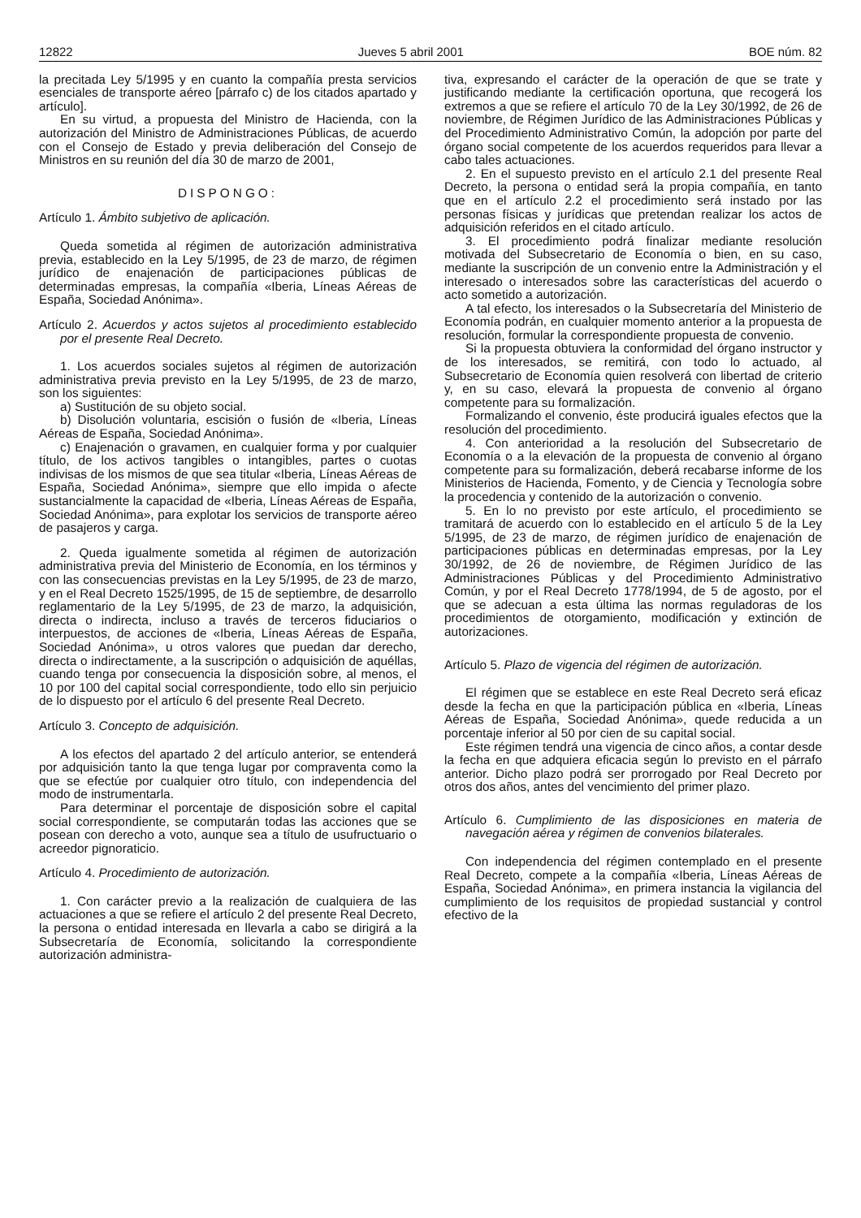12822 Jueves 5 abril 2001 BOE núm. 82
la precitada Ley 5/1995 y en cuanto la compañía presta servicios esenciales de transporte aéreo [párrafo c) de los citados apartado y artículo].
En su virtud, a propuesta del Ministro de Hacienda, con la autorización del Ministro de Administraciones Públicas, de acuerdo con el Consejo de Estado y previa deliberación del Consejo de Ministros en su reunión del día 30 de marzo de 2001,
DISPONGO:
Artículo 1. Ámbito subjetivo de aplicación.
Queda sometida al régimen de autorización administrativa previa, establecido en la Ley 5/1995, de 23 de marzo, de régimen jurídico de enajenación de participaciones públicas de determinadas empresas, la compañía «Iberia, Líneas Aéreas de España, Sociedad Anónima».
Artículo 2. Acuerdos y actos sujetos al procedimiento establecido por el presente Real Decreto.
1. Los acuerdos sociales sujetos al régimen de autorización administrativa previa previsto en la Ley 5/1995, de 23 de marzo, son los siguientes:
a) Sustitución de su objeto social.
b) Disolución voluntaria, escisión o fusión de «Iberia, Líneas Aéreas de España, Sociedad Anónima».
c) Enajenación o gravamen, en cualquier forma y por cualquier título, de los activos tangibles o intangibles, partes o cuotas indivisas de los mismos de que sea titular «Iberia, Líneas Aéreas de España, Sociedad Anónima», siempre que ello impida o afecte sustancialmente la capacidad de «Iberia, Líneas Aéreas de España, Sociedad Anónima», para explotar los servicios de transporte aéreo de pasajeros y carga.
2. Queda igualmente sometida al régimen de autorización administrativa previa del Ministerio de Economía, en los términos y con las consecuencias previstas en la Ley 5/1995, de 23 de marzo, y en el Real Decreto 1525/1995, de 15 de septiembre, de desarrollo reglamentario de la Ley 5/1995, de 23 de marzo, la adquisición, directa o indirecta, incluso a través de terceros fiduciarios o interpuestos, de acciones de «Iberia, Líneas Aéreas de España, Sociedad Anónima», u otros valores que puedan dar derecho, directa o indirectamente, a la suscripción o adquisición de aquéllas, cuando tenga por consecuencia la disposición sobre, al menos, el 10 por 100 del capital social correspondiente, todo ello sin perjuicio de lo dispuesto por el artículo 6 del presente Real Decreto.
Artículo 3. Concepto de adquisición.
A los efectos del apartado 2 del artículo anterior, se entenderá por adquisición tanto la que tenga lugar por compraventa como la que se efectúe por cualquier otro título, con independencia del modo de instrumentarla.
Para determinar el porcentaje de disposición sobre el capital social correspondiente, se computarán todas las acciones que se posean con derecho a voto, aunque sea a título de usufructuario o acreedor pignoraticio.
Artículo 4. Procedimiento de autorización.
1. Con carácter previo a la realización de cualquiera de las actuaciones a que se refiere el artículo 2 del presente Real Decreto, la persona o entidad interesada en llevarla a cabo se dirigirá a la Subsecretaría de Economía, solicitando la correspondiente autorización administra-
tiva, expresando el carácter de la operación de que se trate y justificando mediante la certificación oportuna, que recogerá los extremos a que se refiere el artículo 70 de la Ley 30/1992, de 26 de noviembre, de Régimen Jurídico de las Administraciones Públicas y del Procedimiento Administrativo Común, la adopción por parte del órgano social competente de los acuerdos requeridos para llevar a cabo tales actuaciones.
2. En el supuesto previsto en el artículo 2.1 del presente Real Decreto, la persona o entidad será la propia compañía, en tanto que en el artículo 2.2 el procedimiento será instado por las personas físicas y jurídicas que pretendan realizar los actos de adquisición referidos en el citado artículo.
3. El procedimiento podrá finalizar mediante resolución motivada del Subsecretario de Economía o bien, en su caso, mediante la suscripción de un convenio entre la Administración y el interesado o interesados sobre las características del acuerdo o acto sometido a autorización.
A tal efecto, los interesados o la Subsecretaría del Ministerio de Economía podrán, en cualquier momento anterior a la propuesta de resolución, formular la correspondiente propuesta de convenio.
Si la propuesta obtuviera la conformidad del órgano instructor y de los interesados, se remitirá, con todo lo actuado, al Subsecretario de Economía quien resolverá con libertad de criterio y, en su caso, elevará la propuesta de convenio al órgano competente para su formalización.
Formalizando el convenio, éste producirá iguales efectos que la resolución del procedimiento.
4. Con anterioridad a la resolución del Subsecretario de Economía o a la elevación de la propuesta de convenio al órgano competente para su formalización, deberá recabarse informe de los Ministerios de Hacienda, Fomento, y de Ciencia y Tecnología sobre la procedencia y contenido de la autorización o convenio.
5. En lo no previsto por este artículo, el procedimiento se tramitará de acuerdo con lo establecido en el artículo 5 de la Ley 5/1995, de 23 de marzo, de régimen jurídico de enajenación de participaciones públicas en determinadas empresas, por la Ley 30/1992, de 26 de noviembre, de Régimen Jurídico de las Administraciones Públicas y del Procedimiento Administrativo Común, y por el Real Decreto 1778/1994, de 5 de agosto, por el que se adecuan a esta última las normas reguladoras de los procedimientos de otorgamiento, modificación y extinción de autorizaciones.
Artículo 5. Plazo de vigencia del régimen de autorización.
El régimen que se establece en este Real Decreto será eficaz desde la fecha en que la participación pública en «Iberia, Líneas Aéreas de España, Sociedad Anónima», quede reducida a un porcentaje inferior al 50 por cien de su capital social.
Este régimen tendrá una vigencia de cinco años, a contar desde la fecha en que adquiera eficacia según lo previsto en el párrafo anterior. Dicho plazo podrá ser prorrogado por Real Decreto por otros dos años, antes del vencimiento del primer plazo.
Artículo 6. Cumplimiento de las disposiciones en materia de navegación aérea y régimen de convenios bilaterales.
Con independencia del régimen contemplado en el presente Real Decreto, compete a la compañía «Iberia, Líneas Aéreas de España, Sociedad Anónima», en primera instancia la vigilancia del cumplimiento de los requisitos de propiedad sustancial y control efectivo de la